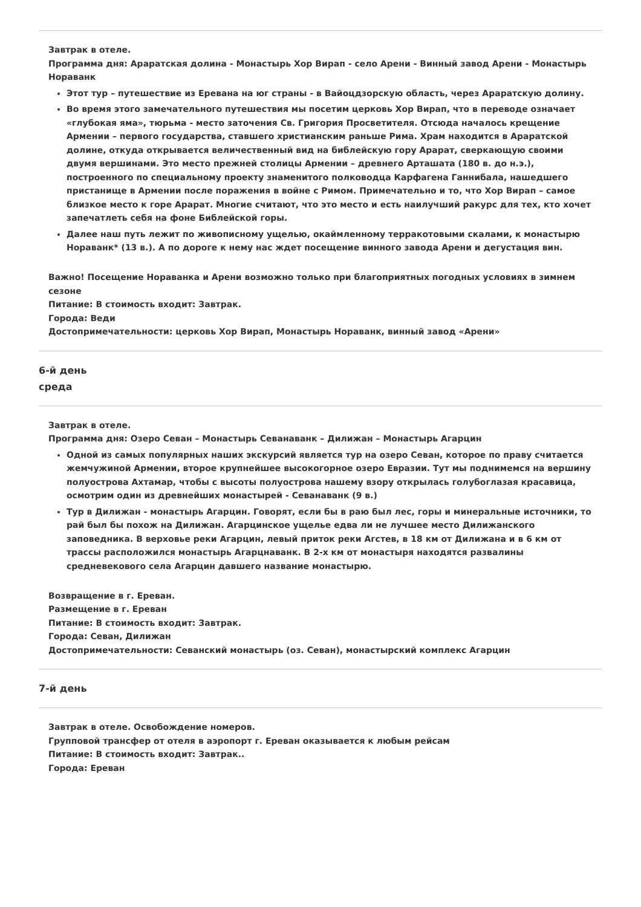Завтрак в отеле.
Программа дня: Араратская долина - Монастырь Хор Вирап - село Арени - Винный завод Арени - Монастырь Нораванк
Этот тур – путешествие из Еревана на юг страны - в Вайоцдзорскую область, через Араратскую долину.
Во время этого замечательного путешествия мы посетим церковь Хор Вирап, что в переводе означает «глубокая яма», тюрьма - место заточения Св. Григория Просветителя. Отсюда началось крещение Армении – первого государства, ставшего христианским раньше Рима. Храм находится в Араратской долине, откуда открывается величественный вид на библейскую гору Арарат, сверкающую своими двумя вершинами. Это место прежней столицы Армении – древнего Арташата (180 в. до н.э.), построенного по специальному проекту знаменитого полководца Карфагена Ганнибала, нашедшего пристанище в Армении после поражения в войне с Римом. Примечательно и то, что Хор Вирап – самое близкое место к горе Арарат. Многие считают, что это место и есть наилучший ракурс для тех, кто хочет запечатлеть себя на фоне Библейской горы.
Далее наш путь лежит по живописному ущелью, окаймленному терракотовыми скалами, к монастырю Нораванк* (13 в.). А по дороге к нему нас ждет посещение винного завода Арени и дегустация вин.
Важно! Посещение Нораванка и Арени возможно только при благоприятных погодных условиях в зимнем сезоне
Питание: В стоимость входит: Завтрак.
Города: Веди
Достопримечательности: церковь Хор Вирап, Монастырь Нораванк, винный завод «Арени»
6-й день
среда
Завтрак в отеле.
Программа дня: Озеро Севан – Монастырь Севанаванк – Дилижан – Монастырь Агарцин
Одной из самых популярных наших экскурсий является тур на озеро Севан, которое по праву считается жемчужиной Армении, второе крупнейшее высокогорное озеро Евразии. Тут мы поднимемся на вершину полуострова Ахтамар, чтобы с высоты полуострова нашему взору открылась голубоглазая красавица, осмотрим один из древнейших монастырей - Севанаванк (9 в.)
Тур в Дилижан - монастырь Агарцин. Говорят, если бы в раю был лес, горы и минеральные источники, то рай был бы похож на Дилижан. Агарцинское ущелье едва ли не лучшее место Дилижанского заповедника. В верховье реки Агарцин, левый приток реки Агстев, в 18 км от Дилижана и в 6 км от трассы расположился монастырь Агарцнаванк. В 2-х км от монастыря находятся развалины средневекового села Агарцин давшего название монастырю.
Возвращение в г. Ереван.
Размещение в г. Ереван
Питание: В стоимость входит: Завтрак.
Города: Севан, Дилижан
Достопримечательности: Севанский монастырь (оз. Севан), монастырский комплекс Агарцин
7-й день
Завтрак в отеле. Освобождение номеров.
Групповой трансфер от отеля в аэропорт г. Ереван оказывается к любым рейсам
Питание: В стоимость входит: Завтрак..
Города: Ереван